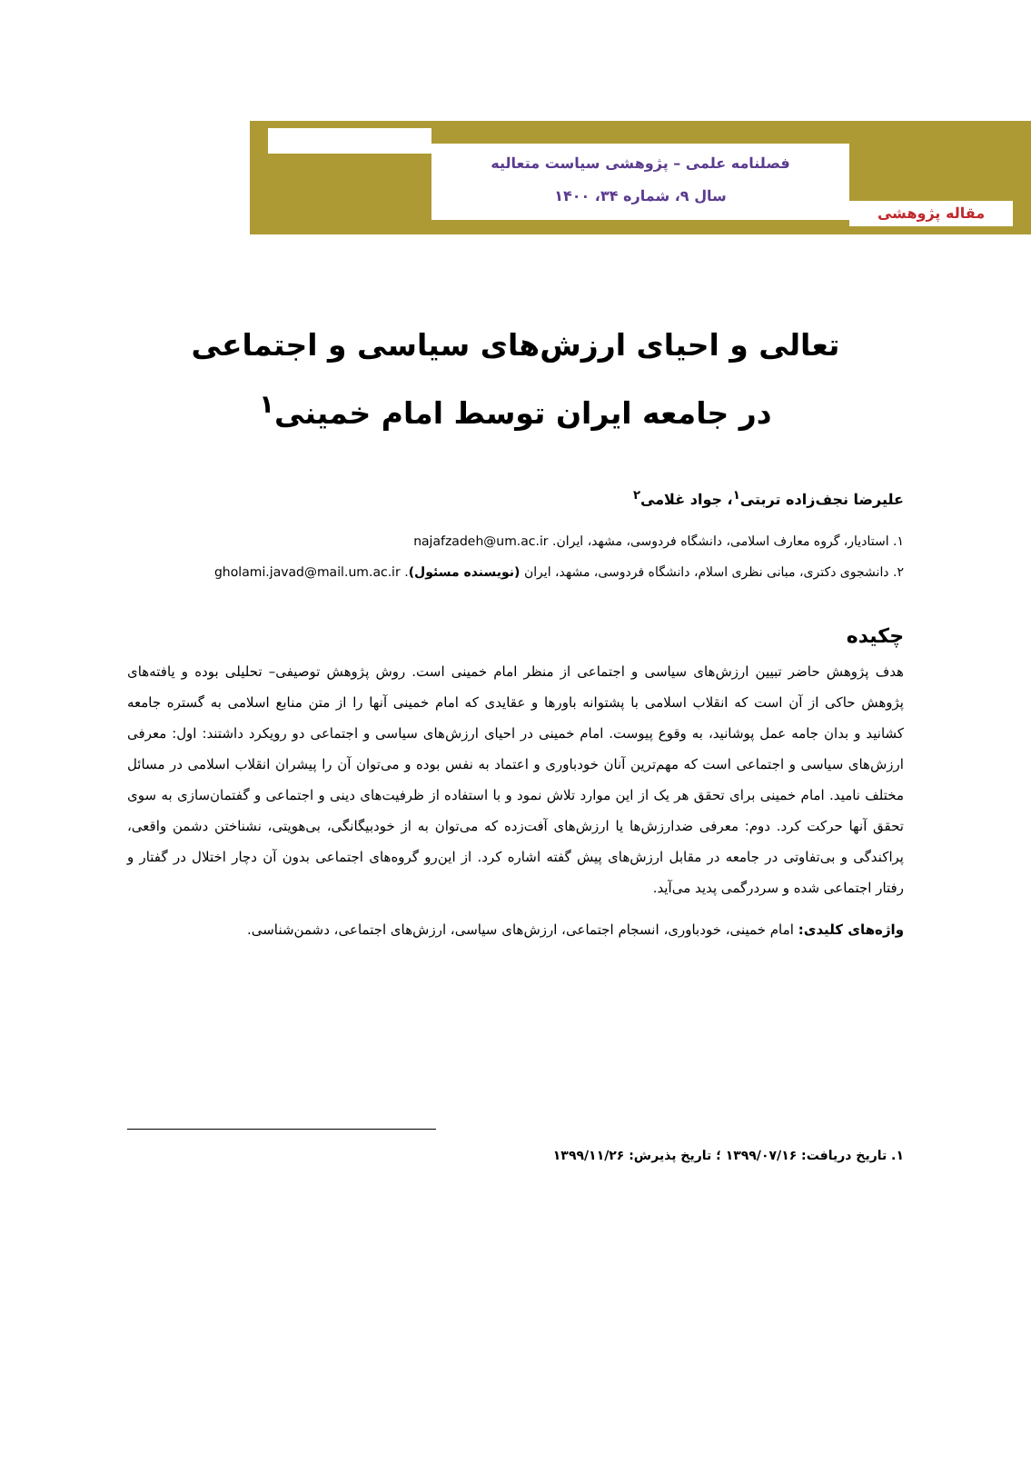فصلنامه علمی – پژوهشی سیاست متعالیه
سال ۹، شماره ۳۴، ۱۴۰۰
مقاله پژوهشی
تعالی و احیای ارزش‌های سیاسی و اجتماعی
در جامعه ایران توسط امام خمینی<sup>۱</sup>
علیرضا نجف‌زاده تربتی<sup>۱</sup>، جواد غلامی<sup>۲</sup>
۱. استادیار، گروه معارف اسلامی، دانشگاه فردوسی، مشهد، ایران. najafzadeh@um.ac.ir
۲. دانشجوی دکتری، مبانی نظری اسلام، دانشگاه فردوسی، مشهد، ایران (نویسنده مسئول). gholami.javad@mail.um.ac.ir
چکیده
هدف پژوهش حاضر تبیین ارزش‌های سیاسی و اجتماعی از منظر امام خمینی است. روش پژوهش توصیفی– تحلیلی بوده و یافته‌های پژوهش حاکی از آن است که انقلاب اسلامی با پشتوانه باورها و عقایدی که امام خمینی آنها را از متن منابع اسلامی به گستره جامعه کشانید و بدان جامه عمل پوشانید، به وقوع پیوست. امام خمینی در احیای ارزش‌های سیاسی و اجتماعی دو رویکرد داشتند: اول: معرفی ارزش‌های سیاسی و اجتماعی است که مهم‌ترین آنان خودباوری و اعتماد به نفس بوده و می‌توان آن را پیشران انقلاب اسلامی در مسائل مختلف نامید. امام خمینی برای تحقق هر یک از این موارد تلاش نمود و با استفاده از ظرفیت‌های دینی و اجتماعی و گفتمان‌سازی به سوی تحقق آنها حرکت کرد. دوم: معرفی ضدارزش‌ها یا ارزش‌های آفت‌زده که می‌توان به از خودبیگانگی، بی‌هویتی، نشناختن دشمن واقعی، پراکندگی و بی‌تفاوتی در جامعه در مقابل ارزش‌های پیش گفته اشاره کرد. از این‌رو گروه‌های اجتماعی بدون آن دچار اختلال در گفتار و رفتار اجتماعی شده و سردرگمی پدید می‌آید.
واژه‌های کلیدی: امام خمینی، خودباوری، انسجام اجتماعی، ارزش‌های سیاسی، ارزش‌های اجتماعی، دشمن‌شناسی.
۱. تاریخ دریافت: ۱۳۹۹/۰۷/۱۶ ؛ تاریخ پذیرش: ۱۳۹۹/۱۱/۲۶